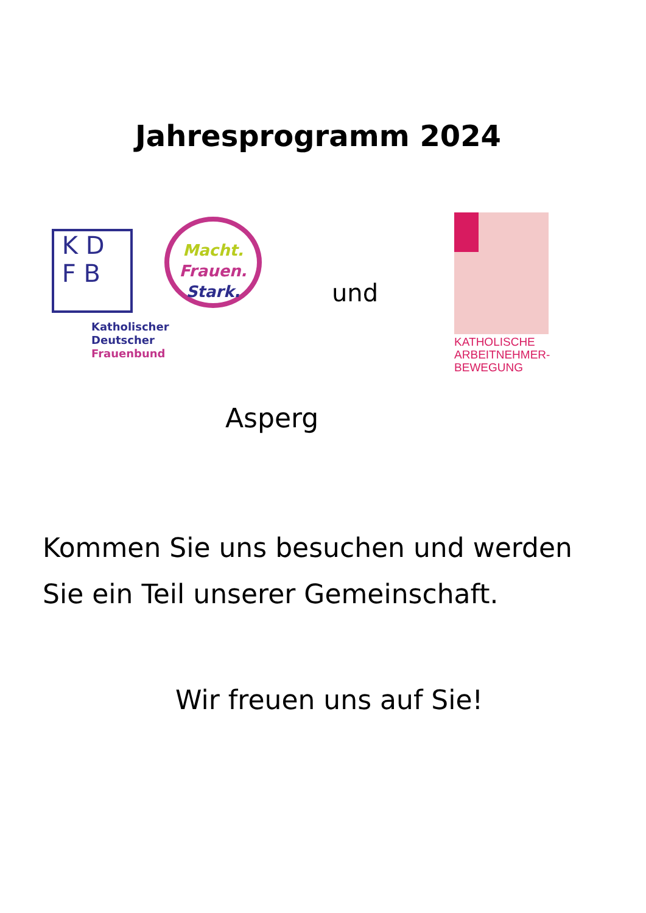Jahresprogramm 2024
K D
F B
Macht.
Frauen.
Stark.
Katholischer
Deutscher
Frauenbund
und
KATHOLISCHE
ARBEITNEHMER-
BEWEGUNG
Asperg
Kommen Sie uns besuchen und werden
Sie ein Teil unserer Gemeinschaft.
Wir freuen uns auf Sie!